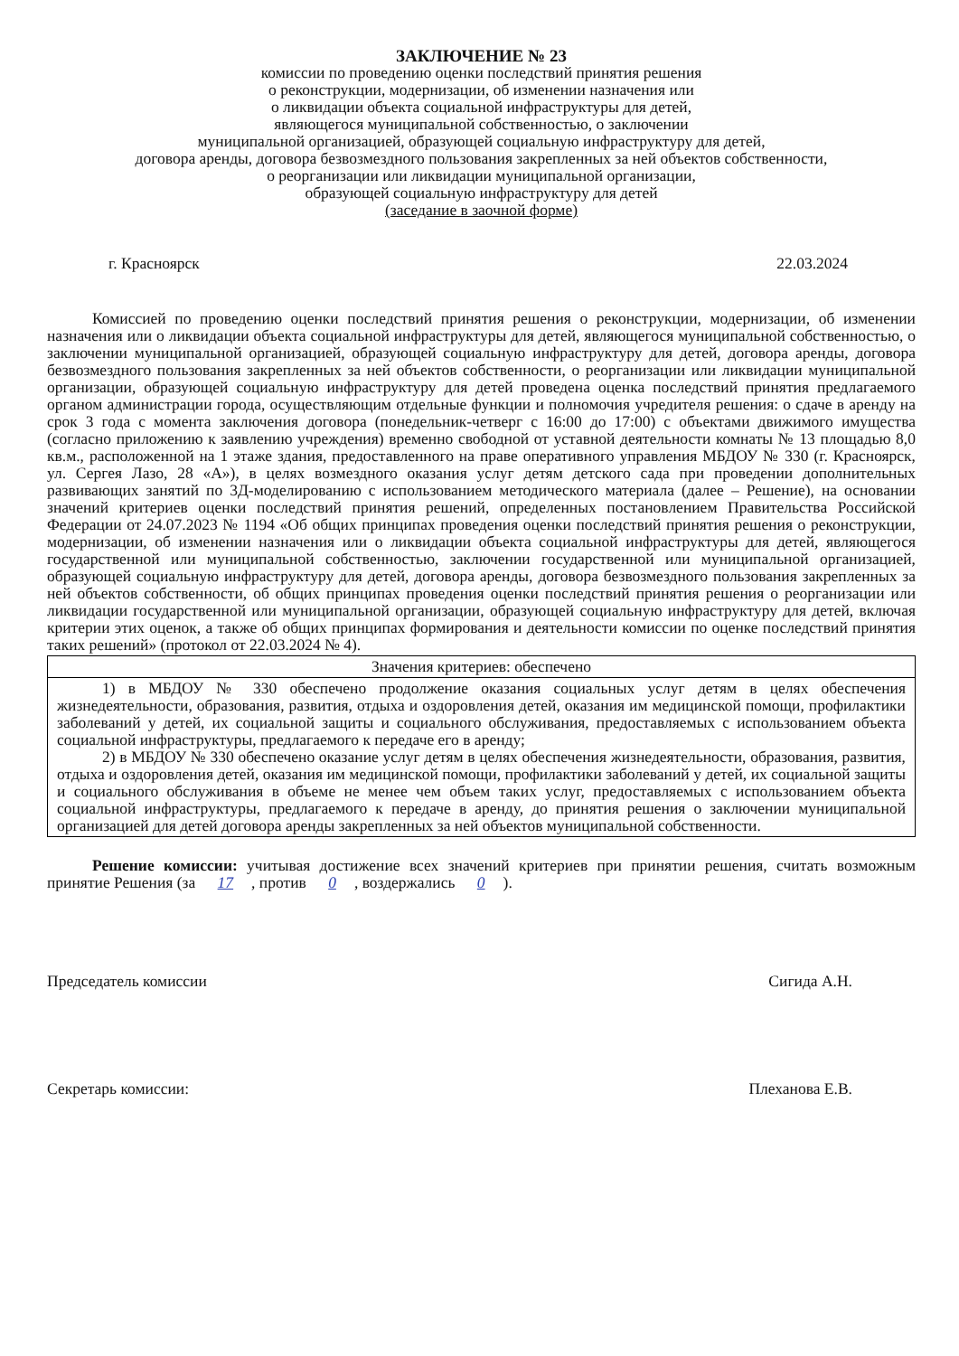ЗАКЛЮЧЕНИЕ № 23
комиссии по проведению оценки последствий принятия решения
о реконструкции, модернизации, об изменении назначения или
о ликвидации объекта социальной инфраструктуры для детей,
являющегося муниципальной собственностью, о заключении
муниципальной организацией, образующей социальную инфраструктуру для детей,
договора аренды, договора безвозмездного пользования закрепленных за ней объектов собственности,
о реорганизации или ликвидации муниципальной организации,
образующей социальную инфраструктуру для детей
(заседание в заочной форме)
г. Красноярск 22.03.2024
Комиссией по проведению оценки последствий принятия решения о реконструкции, модернизации, об изменении назначения или о ликвидации объекта социальной инфраструктуры для детей, являющегося муниципальной собственностью, о заключении муниципальной организацией, образующей социальную инфраструктуру для детей, договора аренды, договора безвозмездного пользования закрепленных за ней объектов собственности, о реорганизации или ликвидации муниципальной организации, образующей социальную инфраструктуру для детей проведена оценка последствий принятия предлагаемого органом администрации города, осуществляющим отдельные функции и полномочия учредителя решения: о сдаче в аренду на срок 3 года с момента заключения договора (понедельник-четверг с 16:00 до 17:00) с объектами движимого имущества (согласно приложению к заявлению учреждения) временно свободной от уставной деятельности комнаты № 13 площадью 8,0 кв.м., расположенной на 1 этаже здания, предоставленного на праве оперативного управления МБДОУ № 330 (г. Красноярск, ул. Сергея Лазо, 28 «А»), в целях возмездного оказания услуг детям детского сада при проведении дополнительных развивающих занятий по 3Д-моделированию с использованием методического материала (далее – Решение), на основании значений критериев оценки последствий принятия решений, определенных постановлением Правительства Российской Федерации от 24.07.2023 № 1194 «Об общих принципах проведения оценки последствий принятия решения о реконструкции, модернизации, об изменении назначения или о ликвидации объекта социальной инфраструктуры для детей, являющегося государственной или муниципальной собственностью, заключении государственной или муниципальной организацией, образующей социальную инфраструктуру для детей, договора аренды, договора безвозмездного пользования закрепленных за ней объектов собственности, об общих принципах проведения оценки последствий принятия решения о реорганизации или ликвидации государственной или муниципальной организации, образующей социальную инфраструктуру для детей, включая критерии этих оценок, а также об общих принципах формирования и деятельности комиссии по оценке последствий принятия таких решений» (протокол от 22.03.2024 № 4).
| Значения критериев: обеспечено |
| --- |
| 1) в МБДОУ № 330 обеспечено продолжение оказания социальных услуг детям в целях обеспечения жизнедеятельности, образования, развития, отдыха и оздоровления детей, оказания им медицинской помощи, профилактики заболеваний у детей, их социальной защиты и социального обслуживания, предоставляемых с использованием объекта социальной инфраструктуры, предлагаемого к передаче его в аренду; 2) в МБДОУ № 330 обеспечено оказание услуг детям в целях обеспечения жизнедеятельности, образования, развития, отдыха и оздоровления детей, оказания им медицинской помощи, профилактики заболеваний у детей, их социальной защиты и социального обслуживания в объеме не менее чем объем таких услуг, предоставляемых с использованием объекта социальной инфраструктуры, предлагаемого к передаче в аренду, до принятия решения о заключении муниципальной организацией для детей договора аренды закрепленных за ней объектов муниципальной собственности. |
Решение комиссии: учитывая достижение всех значений критериев при принятии решения, считать возможным принятие Решения (за 17, против 0, воздержались 0).
Председатель комиссии Сигида А.Н.
Секретарь комиссии: Плеханова Е.В.